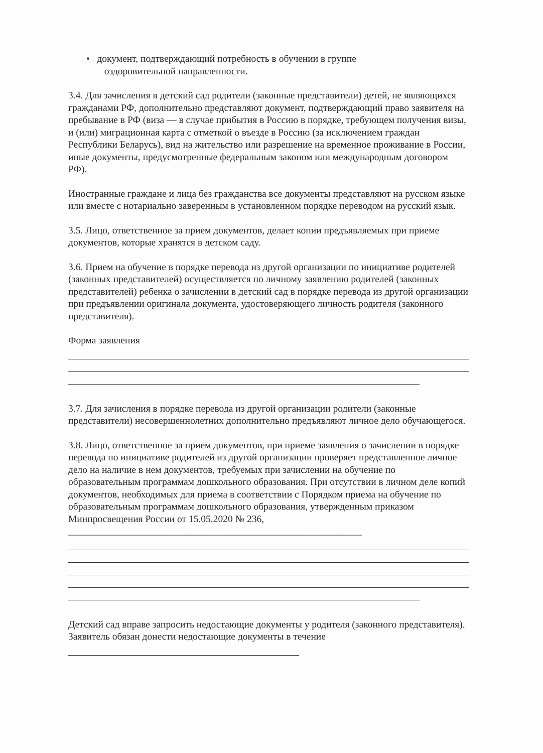• документ, подтверждающий потребность в обучении в группе
оздоровительной направленности.
3.4. Для зачисления в детский сад родители (законные представители) детей, не являющихся гражданами РФ, дополнительно представляют документ, подтверждающий право заявителя на пребывание в РФ (виза — в случае прибытия в Россию в порядке, требующем получения визы, и (или) миграционная карта с отметкой о въезде в Россию (за исключением граждан Республики Беларусь), вид на жительство или разрешение на временное проживание в России, иные документы, предусмотренные федеральным законом или международным договором РФ).
Иностранные граждане и лица без гражданства все документы представляют на русском языке или вместе с нотариально заверенным в установленном порядке переводом на русский язык.
3.5. Лицо, ответственное за прием документов, делает копии предъявляемых при приеме документов, которые хранятся в детском саду.
3.6. Прием на обучение в порядке перевода из другой организации по инициативе родителей (законных представителей) осуществляется по личному заявлению родителей (законных представителей) ребенка о зачислении в детский сад в порядке перевода из другой организации при предъявлении оригинала документа, удостоверяющего личность родителя (законного представителя).
Форма заявления
3.7. Для зачисления в порядке перевода из другой организации родители (законные представители) несовершеннолетних дополнительно предъявляют личное дело обучающегося.
3.8. Лицо, ответственное за прием документов, при приеме заявления о зачислении в порядке перевода по инициативе родителей из другой организации проверяет представленное личное дело на наличие в нем документов, требуемых при зачислении на обучение по образовательным программам дошкольного образования. При отсутствии в личном деле копий документов, необходимых для приема в соответствии с Порядком приема на обучение по образовательным программам дошкольного образования, утвержденным приказом Минпросвещения России от 15.05.2020 № 236, ____________________________________________________________
Детский сад вправе запросить недостающие документы у родителя (законного представителя). Заявитель обязан донести недостающие документы в течение